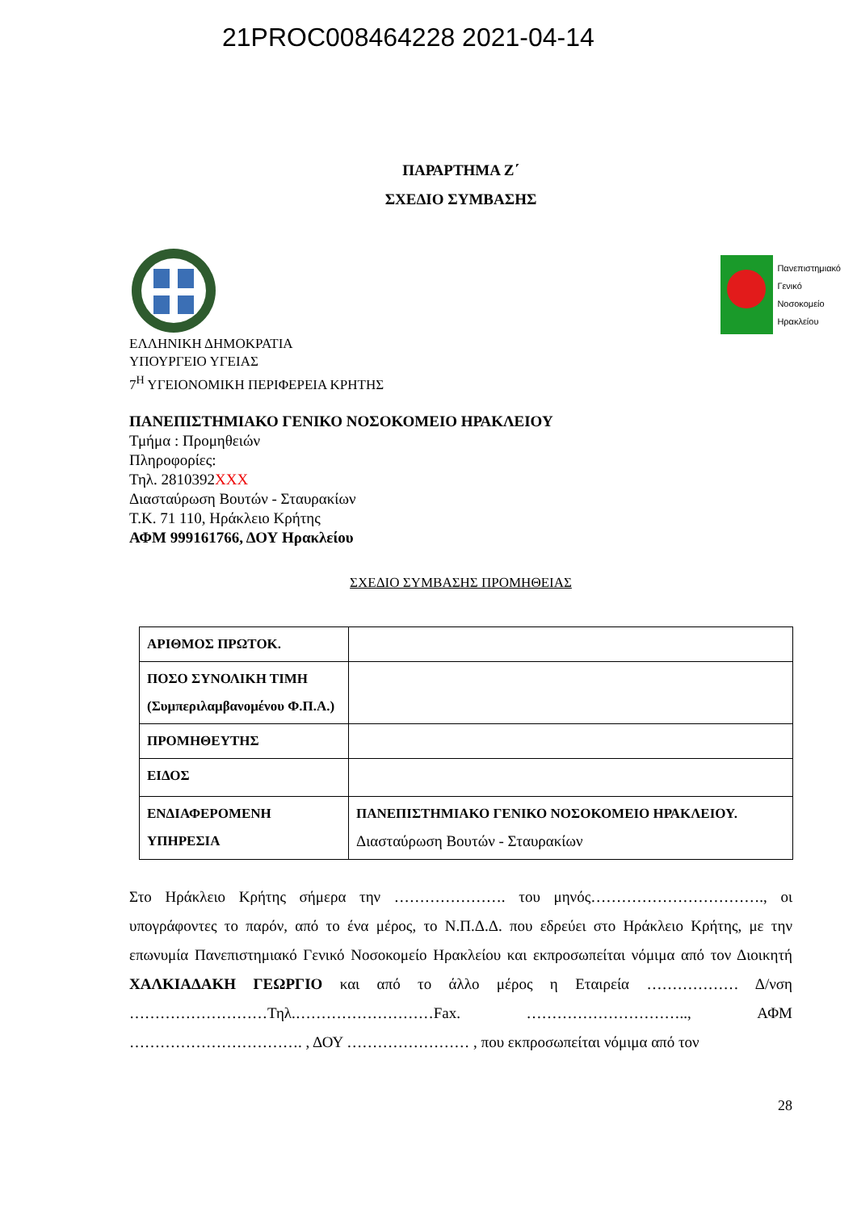21PROC008464228 2021-04-14
ΠΑΡΑΡΤΗΜΑ Ζ΄
ΣΧΕΔΙΟ ΣΥΜΒΑΣΗΣ
Πανεπιστημιακό
Γενικό
Νοσοκομείο
Ηρακλείου
ΕΛΛΗΝΙΚΗ ΔΗΜΟΚΡΑΤΙΑ
ΥΠΟΥΡΓΕΙΟ ΥΓΕΙΑΣ
7<sup>Η</sup> ΥΓΕΙΟΝΟΜΙΚΗ ΠΕΡΙΦΕΡΕΙΑ ΚΡΗΤΗΣ
ΠΑΝΕΠΙΣΤΗΜΙΑΚΟ ΓΕΝΙΚΟ ΝΟΣΟΚΟΜΕΙΟ ΗΡΑΚΛΕΙΟΥ
Τμήμα : Προμηθειών
Πληροφορίες:
Τηλ. 2810392XXX
Διασταύρωση Βουτών - Σταυρακίων
Τ.Κ. 71 110, Ηράκλειο Κρήτης
ΑΦΜ 999161766, ΔΟΥ Ηρακλείου
ΣΧΕΔΙΟ ΣΥΜΒΑΣΗΣ ΠΡΟΜΗΘΕΙΑΣ
| ΑΡΙΘΜΟΣ ΠΡΩΤΟΚ. | |
| ΠΟΣΟ ΣΥΝΟΛΙΚΗ ΤΙΜΗ (Συμπεριλαμβανομένου Φ.Π.Α.) | |
| ΠΡΟΜΗΘΕΥΤΗΣ | |
| ΕΙΔΟΣ | |
| ΕΝΔΙΑΦΕΡΟΜΕΝΗ ΥΠΗΡΕΣΙΑ | ΠΑΝΕΠΙΣΤΗΜΙΑΚΟ ΓΕΝΙΚΟ ΝΟΣΟΚΟΜΕΙΟ ΗΡΑΚΛΕΙΟΥ. Διασταύρωση Βουτών - Σταυρακίων |
Στο Ηράκλειο Κρήτης σήμερα την …………………. του μηνός……………………………., οι υπογράφοντες το παρόν, από το ένα μέρος, το Ν.Π.Δ.Δ. που εδρεύει στο Ηράκλειο Κρήτης, με την επωνυμία Πανεπιστημιακό Γενικό Νοσοκομείο Ηρακλείου και εκπροσωπείται νόμιμα από τον Διοικητή ΧΑΛΚΙΑΔΑΚΗ ΓΕΩΡΓΙΟ και από το άλλο μέρος η Εταιρεία ……………… Δ/νση ………………………Τηλ.………………………Fax. ………………………….., ΑΦΜ ……………………………. , ΔΟΥ …………………… , που εκπροσωπείται νόμιμα από τον
28